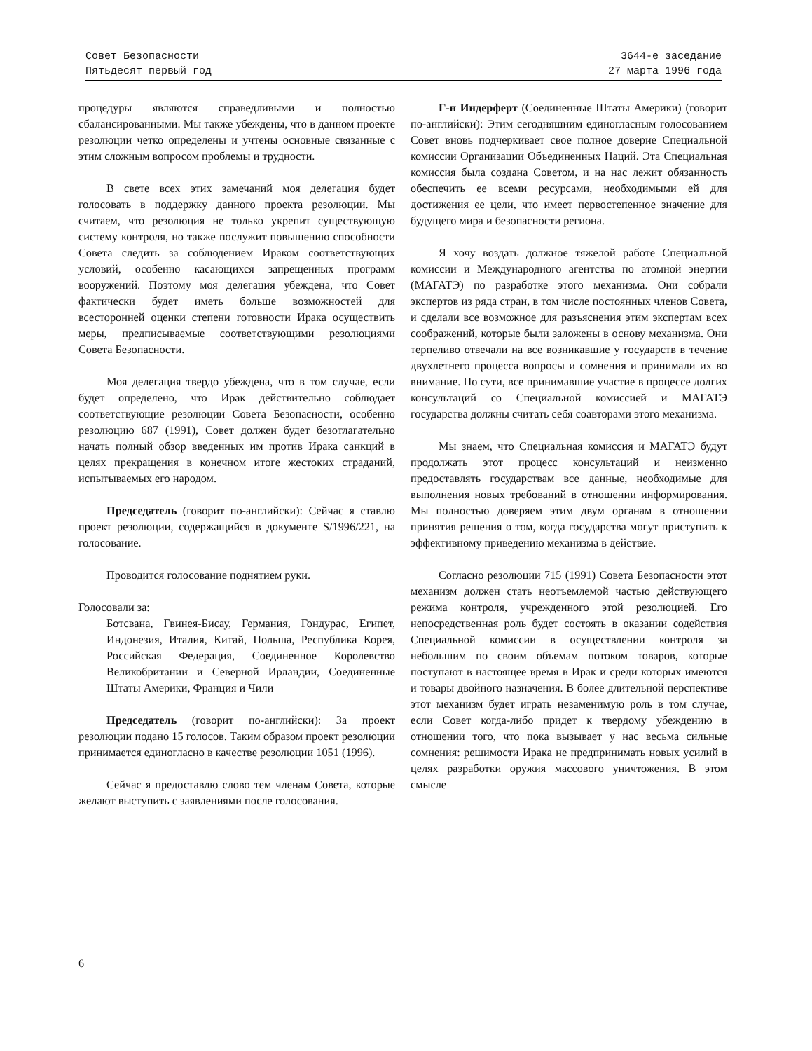Совет Безопасности
Пятьдесят первый год
3644-е заседание
27 марта 1996 года
процедуры являются справедливыми и полностью сбалансированными. Мы также убеждены, что в данном проекте резолюции четко определены и учтены основные связанные с этим сложным вопросом проблемы и трудности.
В свете всех этих замечаний моя делегация будет голосовать в поддержку данного проекта резолюции. Мы считаем, что резолюция не только укрепит существующую систему контроля, но также послужит повышению способности Совета следить за соблюдением Ираком соответствующих условий, особенно касающихся запрещенных программ вооружений. Поэтому моя делегация убеждена, что Совет фактически будет иметь больше возможностей для всесторонней оценки степени готовности Ирака осуществить меры, предписываемые соответствующими резолюциями Совета Безопасности.
Моя делегация твердо убеждена, что в том случае, если будет определено, что Ирак действительно соблюдает соответствующие резолюции Совета Безопасности, особенно резолюцию 687 (1991), Совет должен будет безотлагательно начать полный обзор введенных им против Ирака санкций в целях прекращения в конечном итоге жестоких страданий, испытываемых его народом.
Председатель (говорит по-английски): Сейчас я ставлю проект резолюции, содержащийся в документе S/1996/221, на голосование.
Проводится голосование поднятием руки.
Голосовали за:
Ботсвана, Гвинея-Бисау, Германия, Гондурас, Египет, Индонезия, Италия, Китай, Польша, Республика Корея, Российская Федерация, Соединенное Королевство Великобритании и Северной Ирландии, Соединенные Штаты Америки, Франция и Чили
Председатель (говорит по-английски): За проект резолюции подано 15 голосов. Таким образом проект резолюции принимается единогласно в качестве резолюции 1051 (1996).
Сейчас я предоставлю слово тем членам Совета, которые желают выступить с заявлениями после голосования.
Г-н Индерферт (Соединенные Штаты Америки) (говорит по-английски): Этим сегодняшним единогласным голосованием Совет вновь подчеркивает свое полное доверие Специальной комиссии Организации Объединенных Наций. Эта Специальная комиссия была создана Советом, и на нас лежит обязанность обеспечить ее всеми ресурсами, необходимыми ей для достижения ее цели, что имеет первостепенное значение для будущего мира и безопасности региона.
Я хочу воздать должное тяжелой работе Специальной комиссии и Международного агентства по атомной энергии (МАГАТЭ) по разработке этого механизма. Они собрали экспертов из ряда стран, в том числе постоянных членов Совета, и сделали все возможное для разъяснения этим экспертам всех соображений, которые были заложены в основу механизма. Они терпеливо отвечали на все возникавшие у государств в течение двухлетнего процесса вопросы и сомнения и принимали их во внимание. По сути, все принимавшие участие в процессе долгих консультаций со Специальной комиссией и МАГАТЭ государства должны считать себя соавторами этого механизма.
Мы знаем, что Специальная комиссия и МАГАТЭ будут продолжать этот процесс консультаций и неизменно предоставлять государствам все данные, необходимые для выполнения новых требований в отношении информирования. Мы полностью доверяем этим двум органам в отношении принятия решения о том, когда государства могут приступить к эффективному приведению механизма в действие.
Согласно резолюции 715 (1991) Совета Безопасности этот механизм должен стать неотъемлемой частью действующего режима контроля, учрежденного этой резолюцией. Его непосредственная роль будет состоять в оказании содействия Специальной комиссии в осуществлении контроля за небольшим по своим объемам потоком товаров, которые поступают в настоящее время в Ирак и среди которых имеются и товары двойного назначения. В более длительной перспективе этот механизм будет играть незаменимую роль в том случае, если Совет когда-либо придет к твердому убеждению в отношении того, что пока вызывает у нас весьма сильные сомнения: решимости Ирака не предпринимать новых усилий в целях разработки оружия массового уничтожения. В этом смысле
6